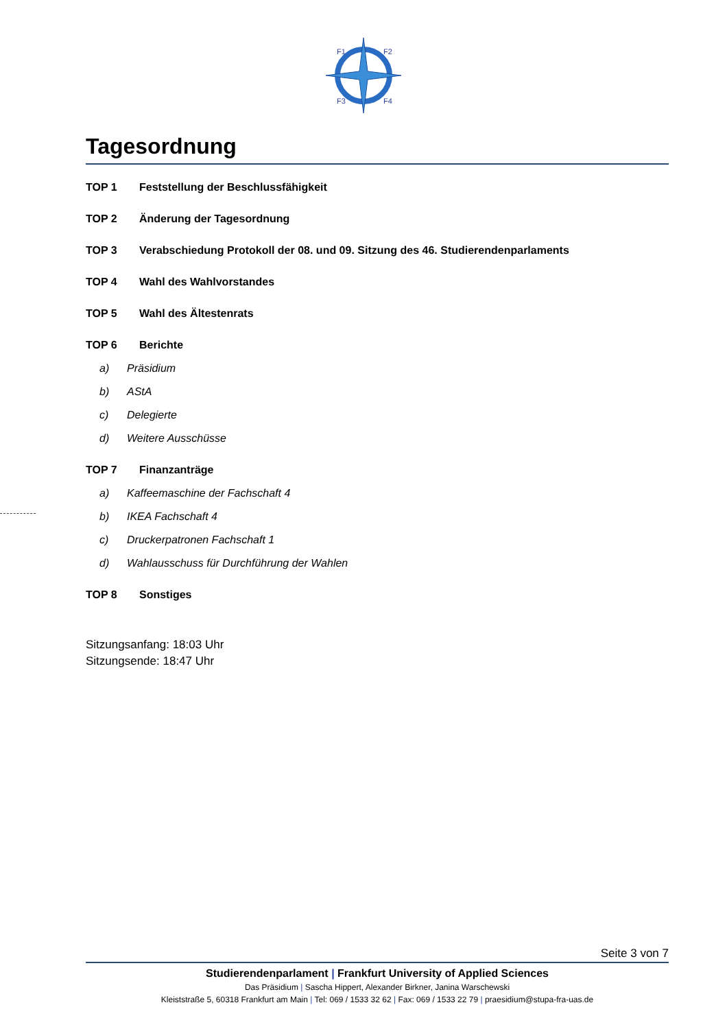F1
F2
F3
F4
Tagesordnung
TOP 1 Feststellung der Beschlussfähigkeit
TOP 2 Änderung der Tagesordnung
TOP 3 Verabschiedung Protokoll der 08. und 09. Sitzung des 46. Studierendenparlaments
TOP 4 Wahl des Wahlvorstandes
TOP 5 Wahl des Ältestenrats
TOP 6 Berichte
a) Präsidium
b) AStA
c) Delegierte
d) Weitere Ausschüsse
TOP 7 Finanzanträge
a) Kaffeemaschine der Fachschaft 4
b) IKEA Fachschaft 4
c) Druckerpatronen Fachschaft 1
d) Wahlausschuss für Durchführung der Wahlen
TOP 8 Sonstiges
Sitzungsanfang: 18:03 Uhr
Sitzungsende: 18:47 Uhr
Seite 3 von 7
Studierendenparlament | Frankfurt University of Applied Sciences
Das Präsidium | Sascha Hippert, Alexander Birkner, Janina Warschewski
Kleiststraße 5, 60318 Frankfurt am Main | Tel: 069 / 1533 32 62 | Fax: 069 / 1533 22 79 | praesidium@stupa-fra-uas.de